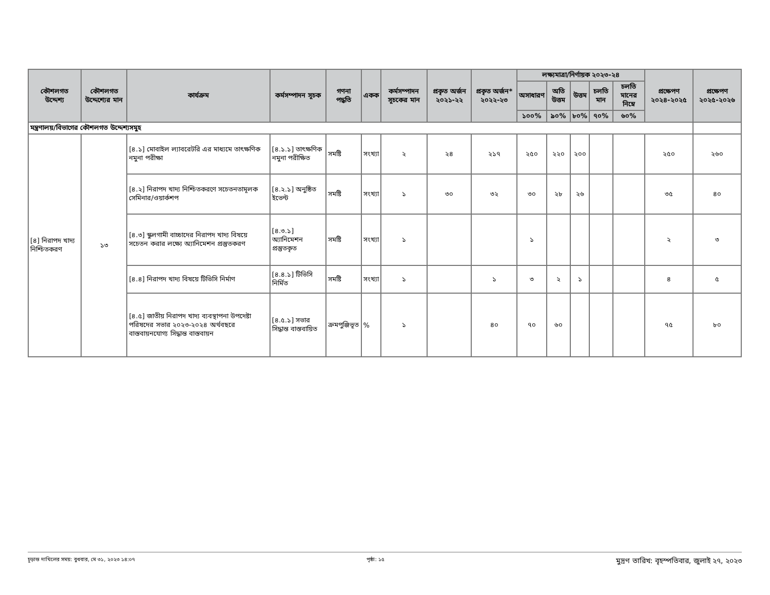| কৌশলগত উদ্দেশ্য | কৌশলগত উদ্দেশ্যের মান | কার্যক্রম | কর্মসম্পাদন সূচক | গণনা পদ্ধতি | একক | কর্মসম্পাদন সূচকের মান | প্রকৃত অর্জন ২০২১-২২ | প্রকৃত অর্জন* ২০২২-২৩ | লক্ষ্যমাত্রা/নির্ণায়ক ২০২৩-২৪ | | | | | প্রক্ষেপণ ২০২৪-২০২৫ | প্রক্ষেপণ ২০২৫-২০২৬ |
| --- | --- | --- | --- | --- | --- | --- | --- | --- | --- | --- | --- | --- | --- | --- | --- |
| | | | | | | | | | অসাধারণ | অতি উত্তম | উত্তম | চলতি মান | চলতি মানের নিম্নে | | |
| | | | | | | | | | ১০০% | ৯০% | ৮০% | ৭০% | ৬০% | | |
| মন্ত্রণালয়/বিভাগের কৌশলগত উদ্দেশ্যসমুহ | | | | | | | | | | | | | | | |
| [৪] নিরাপদ খাদ্য নিশ্চিতকরণ | ১৩ | [৪.১] মোবাইল ল্যাবরেটরি এর মাধ্যমে তাৎক্ষণিক নমুনা পরীক্ষা | [৪.১.১] তাৎক্ষণিক নমুনা পরীক্ষিত | সমষ্টি | সংখ্যা | ২ | ২৪ | ২১৭ | ২৫০ | ২২০ | ২০০ | | | ২৫০ | ২৬০ |
| | | [৪.২] নিরাপদ খাদ্য নিশ্চিতকরণে সচেতনতামূলক সেমিনার/ওয়ার্কশপ | [৪.২.১] অনুষ্ঠিত ইভেন্ট | সমষ্টি | সংখ্যা | ১ | ৩০ | ৩২ | ৩০ | ২৮ | ২৬ | | | ৩৫ | ৪০ |
| | | [৪.৩] স্কুলগামী বাচ্চাদের নিরাপদ খাদ্য বিষয়ে সচেতন করার লক্ষ্যে অ্যানিমেশন প্রস্তুতকরণ | [৪.৩.১] অ্যানিমেশন প্রস্তুতকৃত | সমষ্টি | সংখ্যা | ১ | | | ১ | | | | | ২ | ৩ |
| | | [৪.৪] নিরাপদ খাদ্য বিষয়ে টিভিসি নির্মাণ | [৪.৪.১] টিভিসি নির্মিত | সমষ্টি | সংখ্যা | ১ | | ১ | ৩ | ২ | ১ | | | ৪ | ৫ |
| | | [৪.৫] জাতীয় নিরাপদ খাদ্য ব্যবস্থাপনা উপদেষ্টা পরিষদের সভার ২০২৩-২০২৪ অর্থবছরে বাস্তবায়নযোগ্য সিদ্ধান্ত বাস্তবায়ন | [৪.৫.১] সভার সিদ্ধান্ত বাস্তবায়িত | ক্রমপুঞ্জিভূত | % | ১ | | ৪০ | ৭০ | ৬০ | | | | ৭৫ | ৮০ |
চূড়ান্ত দাখিলের সময়: বুধবার, মে ৩১, ২০২৩ ১৪:০৭ পৃষ্ঠা: ১৫ মুদ্রণ তারিখ: বৃহস্পতিবার, জুলাই ২৭, ২০২৩